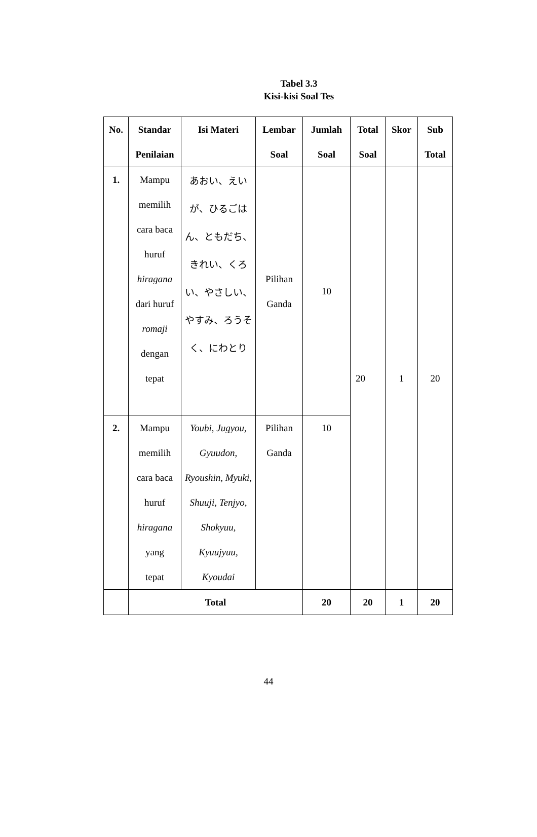Tabel 3.3
Kisi-kisi Soal Tes
| No. | Standar Penilaian | Isi Materi | Lembar Soal | Jumlah Soal | Total Soal | Skor | Sub Total |
| --- | --- | --- | --- | --- | --- | --- | --- |
| 1. | Mampu memilih cara baca huruf hiragana dari huruf romaji dengan tepat | あおい、えいが、ひるごはん、ともだち、きれい、くろい、やさしい、やすみ、ろうそく、にわとり | Pilihan Ganda | 10 | 20 | 1 | 20 |
| 2. | Mampu memilih cara baca huruf hiragana yang tepat | Youbi, Jugyou, Gyuudon, Ryoushin, Myuki, Shuuji, Tenjyo, Shokyuu, Kyuujyuu, Kyoudai | Pilihan Ganda | 10 | | | |
| | Total | | | 20 | 20 | 1 | 20 |
44